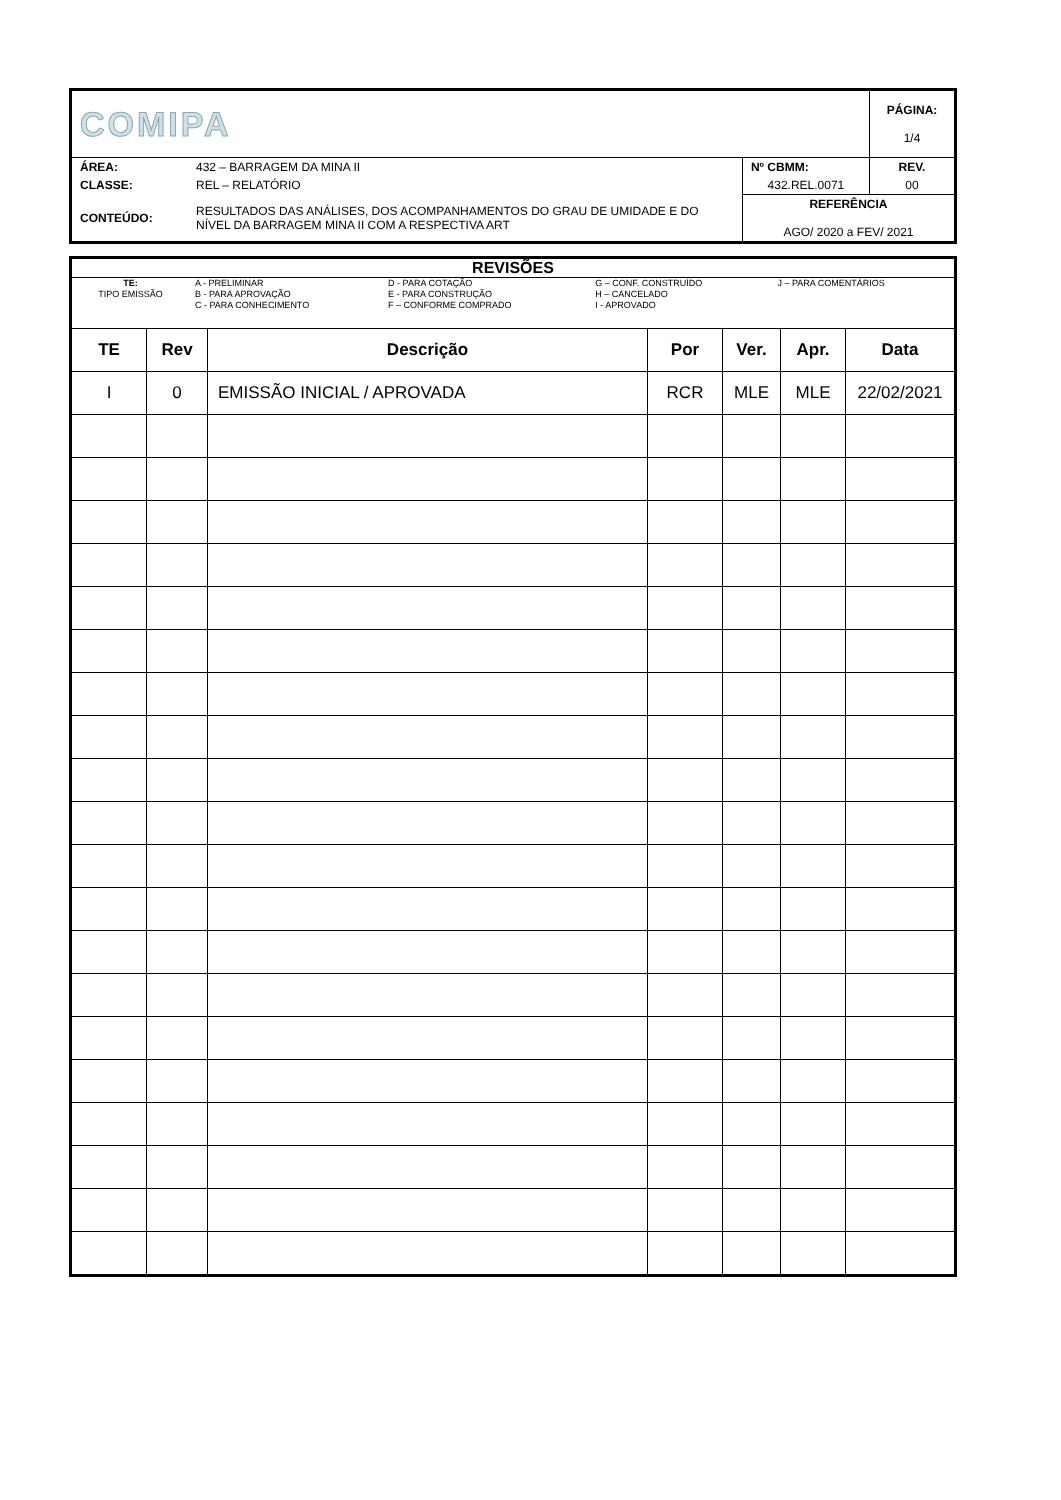| COMIPA | | | PÁGINA: 1/4 |
| ÁREA: | 432 – BARRAGEM DA MINA II | Nº CBMM: | REV. |
| CLASSE: | REL – RELATÓRIO | 432.REL.0071 | 00 |
| CONTEÚDO: | RESULTADOS DAS ANÁLISES, DOS ACOMPANHAMENTOS DO GRAU DE UMIDADE E DO NÍVEL DA BARRAGEM MINA II COM A RESPECTIVA ART | REFERÊNCIA AGO/ 2020 a FEV/ 2021 | |
| REVISÕES | | | | | | |
| / TE: TIPO EMISSÃO / A - PRELIMINAR B - PARA APROVAÇÃO C - PARA CONHECIMENTO / D - PARA COTAÇÃO E - PARA CONSTRUÇÃO F – CONFORME COMPRADO / G – CONF. CONSTRUÍDO H – CANCELADO I - APROVADO / J – PARA COMENTÁRIOS / | | | | | | |
| TE | Rev | Descrição | Por | Ver. | Apr. | Data |
| I | 0 | EMISSÃO INICIAL / APROVADA | RCR | MLE | MLE | 22/02/2021 |